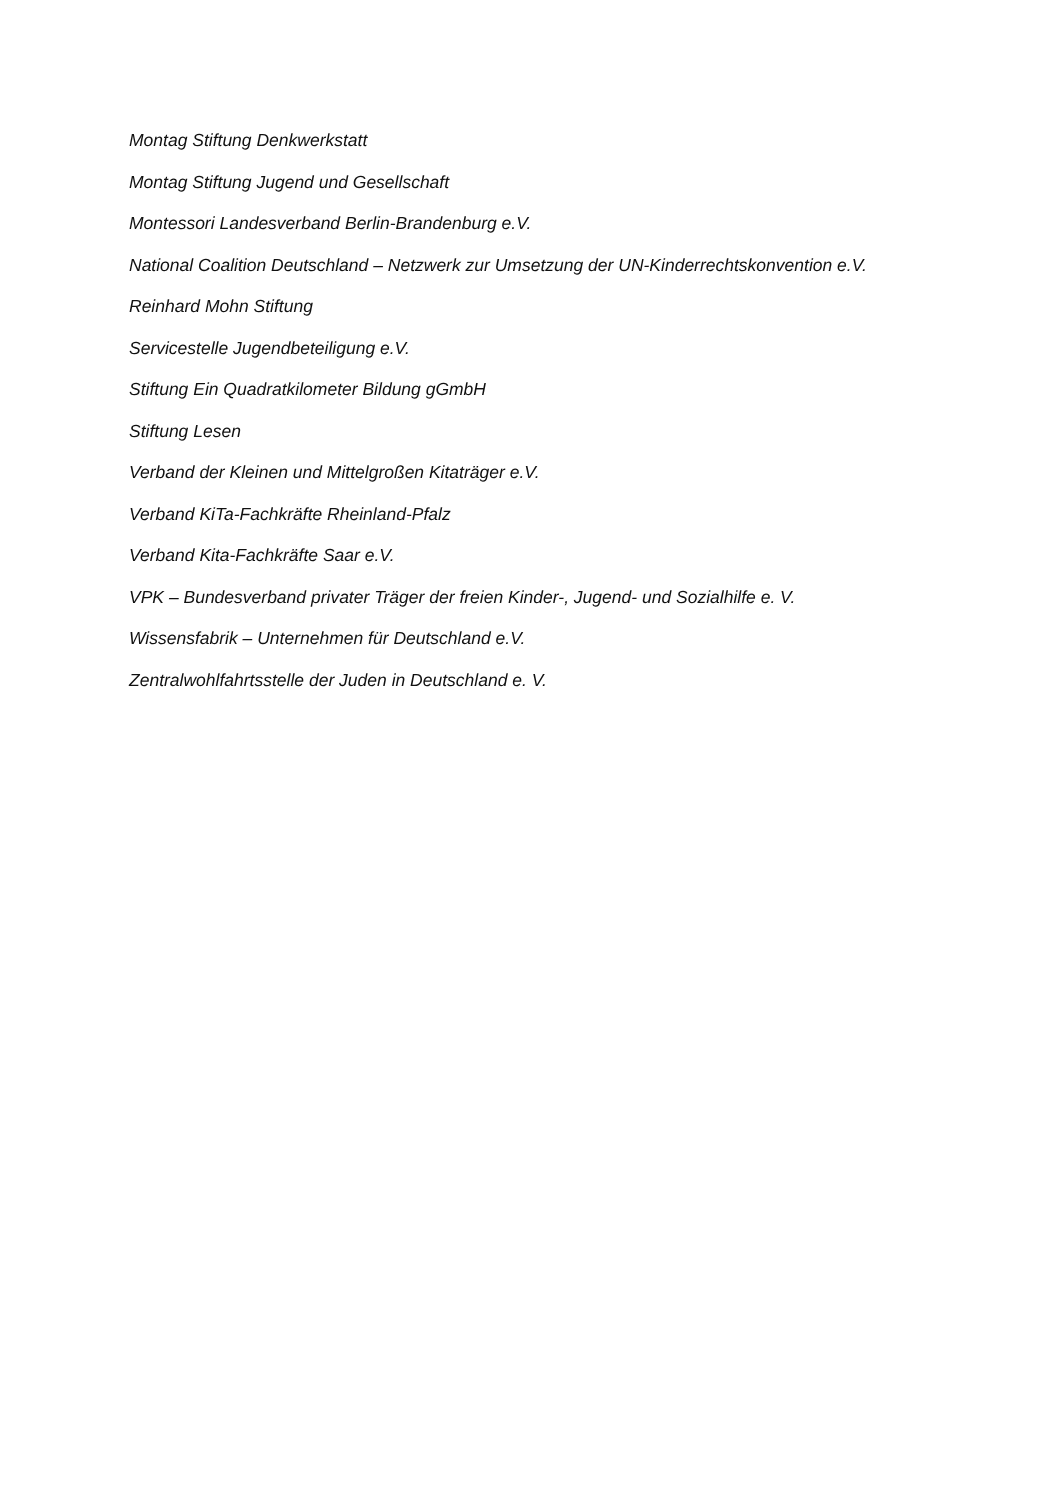Montag Stiftung Denkwerkstatt
Montag Stiftung Jugend und Gesellschaft
Montessori Landesverband Berlin-Brandenburg e.V.
National Coalition Deutschland – Netzwerk zur Umsetzung der UN-Kinderrechtskonvention e.V.
Reinhard Mohn Stiftung
Servicestelle Jugendbeteiligung e.V.
Stiftung Ein Quadratkilometer Bildung gGmbH
Stiftung Lesen
Verband der Kleinen und Mittelgroßen Kitaträger e.V.
Verband KiTa-Fachkräfte Rheinland-Pfalz
Verband Kita-Fachkräfte Saar e.V.
VPK – Bundesverband privater Träger der freien Kinder-, Jugend- und Sozialhilfe e. V.
Wissensfabrik – Unternehmen für Deutschland e.V.
Zentralwohlfahrtsstelle der Juden in Deutschland e. V.